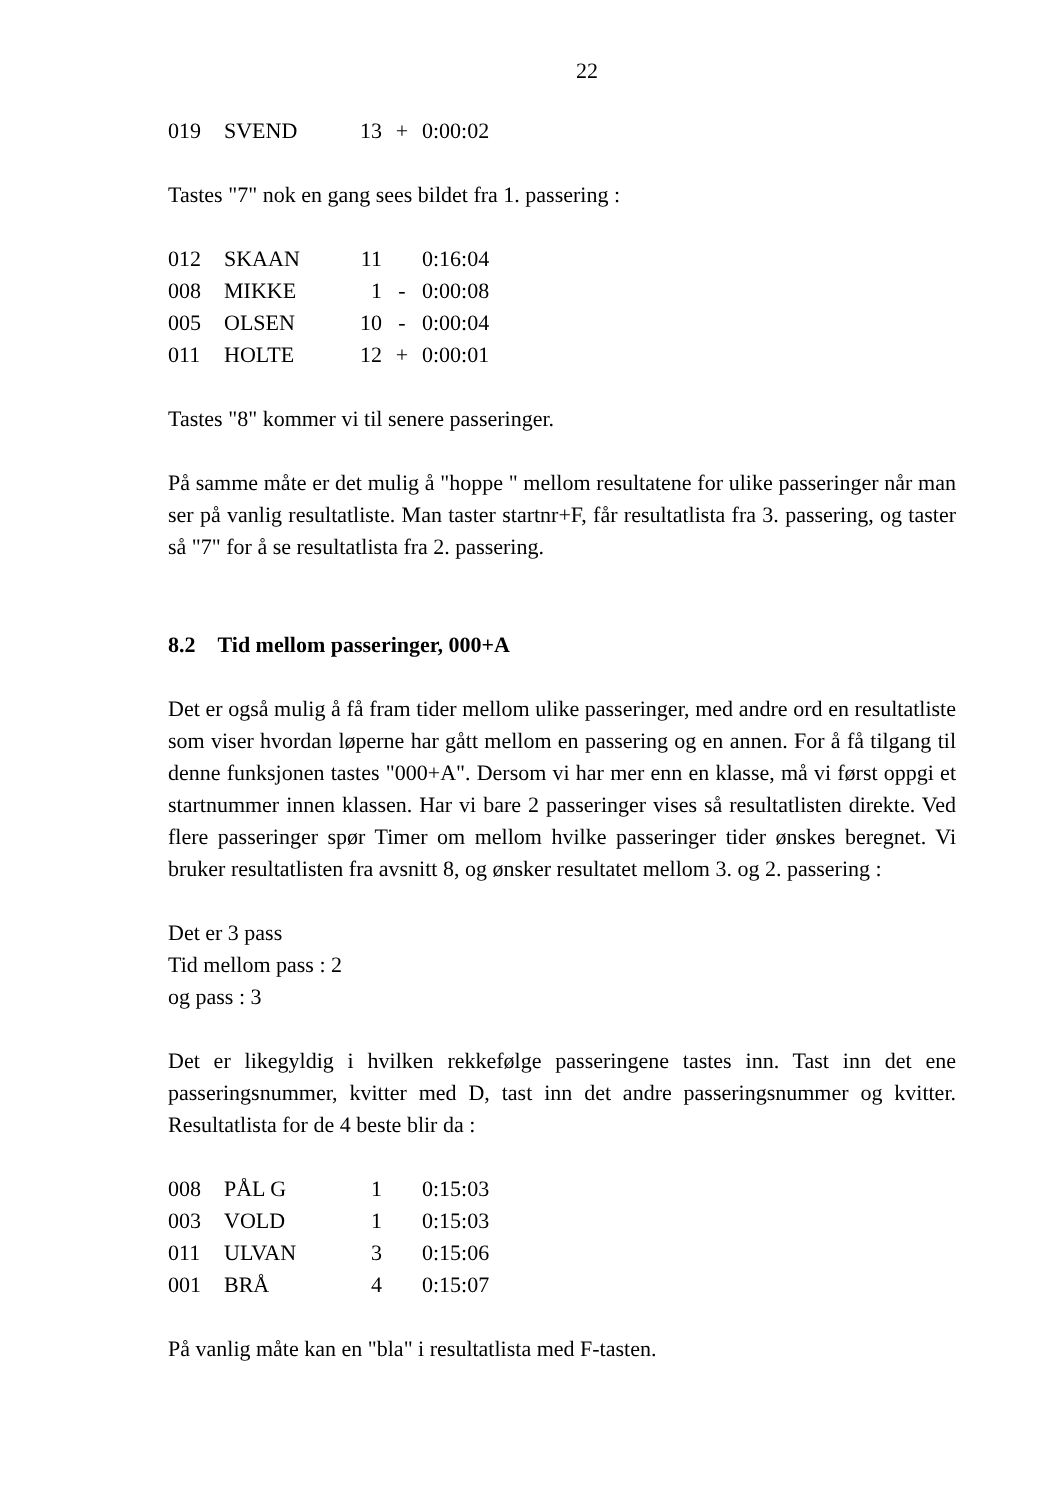22
| 019 | SVEND | 13 | + | 0:00:02 |
Tastes "7" nok en gang sees bildet fra 1. passering :
| 012 | SKAAN | 11 | | 0:16:04 |
| 008 | MIKKE | 1 | - | 0:00:08 |
| 005 | OLSEN | 10 | - | 0:00:04 |
| 011 | HOLTE | 12 | + | 0:00:01 |
Tastes "8" kommer vi til senere passeringer.
På samme måte er det mulig å "hoppe " mellom resultatene for ulike passeringer når man ser på vanlig resultatliste. Man taster startnr+F, får resultatlista fra 3. passering, og taster så "7" for å se resultatlista fra 2. passering.
8.2 Tid mellom passeringer, 000+A
Det er også mulig å få fram tider mellom ulike passeringer, med andre ord en resultatliste som viser hvordan løperne har gått mellom en passering og en annen. For å få tilgang til denne funksjonen tastes "000+A". Dersom vi har mer enn en klasse, må vi først oppgi et startnummer innen klassen. Har vi bare 2 passeringer vises så resultatlisten direkte. Ved flere passeringer spør Timer om mellom hvilke passeringer tider ønskes beregnet. Vi bruker resultatlisten fra avsnitt 8, og ønsker resultatet mellom 3. og 2. passering :
Det er 3 pass
Tid mellom pass : 2
og pass : 3
Det er likegyldig i hvilken rekkefølge passeringene tastes inn. Tast inn det ene passeringsnummer, kvitter med D, tast inn det andre passeringsnummer og kvitter. Resultatlista for de 4 beste blir da :
| 008 | PÅL G | 1 | | 0:15:03 |
| 003 | VOLD | 1 | | 0:15:03 |
| 011 | ULVAN | 3 | | 0:15:06 |
| 001 | BRÅ | 4 | | 0:15:07 |
På vanlig måte kan en "bla" i resultatlista med F-tasten.